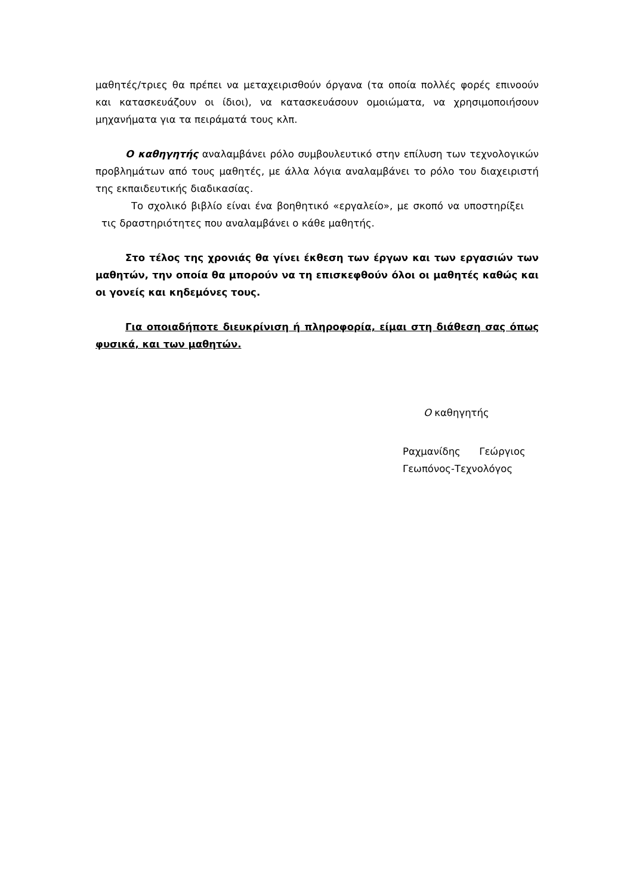μαθητές/τριες θα πρέπει να μεταχειρισθούν όργανα (τα οποία πολλές φορές επινοούν και κατασκευάζουν οι ίδιοι), να κατασκευάσουν ομοιώματα, να χρησιμοποιήσουν μηχανήματα για τα πειράματά τους κλπ.
Ο καθηγητής αναλαμβάνει ρόλο συμβουλευτικό στην επίλυση των τεχνολογικών προβλημάτων από τους μαθητές, με άλλα λόγια αναλαμβάνει το ρόλο του διαχειριστή της εκπαιδευτικής διαδικασίας.
Το σχολικό βιβλίο είναι ένα βοηθητικό «εργαλείο», με σκοπό να υποστηρίξει τις δραστηριότητες που αναλαμβάνει ο κάθε μαθητής.
Στο τέλος της χρονιάς θα γίνει έκθεση των έργων και των εργασιών των μαθητών, την οποία θα μπορούν να τη επισκεφθούν όλοι οι μαθητές καθώς και οι γονείς και κηδεμόνες τους.
Για οποιαδήποτε διευκρίνιση ή πληροφορία, είμαι στη διάθεση σας όπως φυσικά, και των μαθητών.
Ο καθηγητής
Ραχμανίδης Γεώργιος
Γεωπόνος-Τεχνολόγος